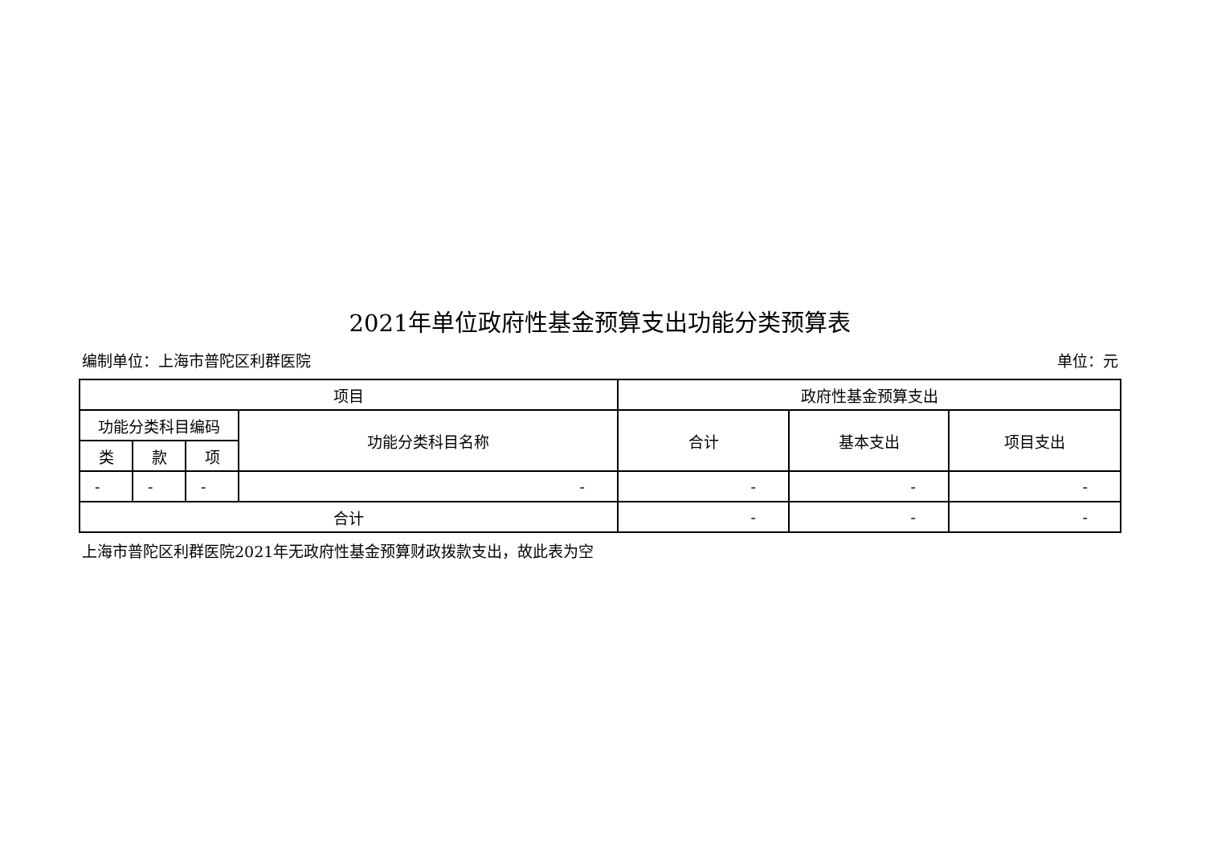2021年单位政府性基金预算支出功能分类预算表
编制单位：上海市普陀区利群医院 单位：元
| 项目 | | | | 政府性基金预算支出 | | |
| --- | --- | --- | --- | --- | --- | --- |
| 功能分类科目编码 | | | 功能分类科目名称 | 合计 | 基本支出 | 项目支出 |
| 类 | 款 | 项 | | | | |
| - | - | - | - | - | - | - |
| 合计 | | | | - | - | - |
上海市普陀区利群医院2021年无政府性基金预算财政拨款支出，故此表为空